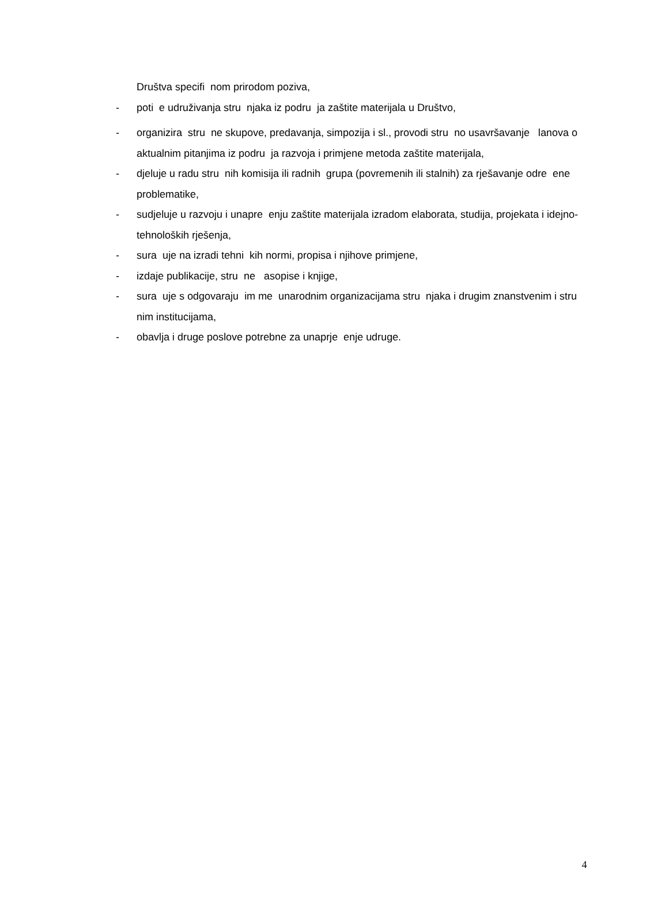Društva specifi nom prirodom poziva,
- poti e udruživanja stru njaka iz podru ja zaštite materijala u Društvo,
- organizira stru ne skupove, predavanja, simpozija i sl., provodi stru no usavršavanje lanova o aktualnim pitanjima iz podru ja razvoja i primjene metoda zaštite materijala,
- djeluje u radu stru nih komisija ili radnih grupa (povremenih ili stalnih) za rješavanje odre ene problematike,
- sudjeluje u razvoju i unapre enju zaštite materijala izradom elaborata, studija, projekata i idejno-tehnoloških rješenja,
- sura uje na izradi tehni kih normi, propisa i njihove primjene,
- izdaje publikacije, stru ne asopise i knjige,
- sura uje s odgovaraju im me unarodnim organizacijama stru njaka i drugim znanstvenim i stru nim institucijama,
- obavlja i druge poslove potrebne za unaprje enje udruge.
4